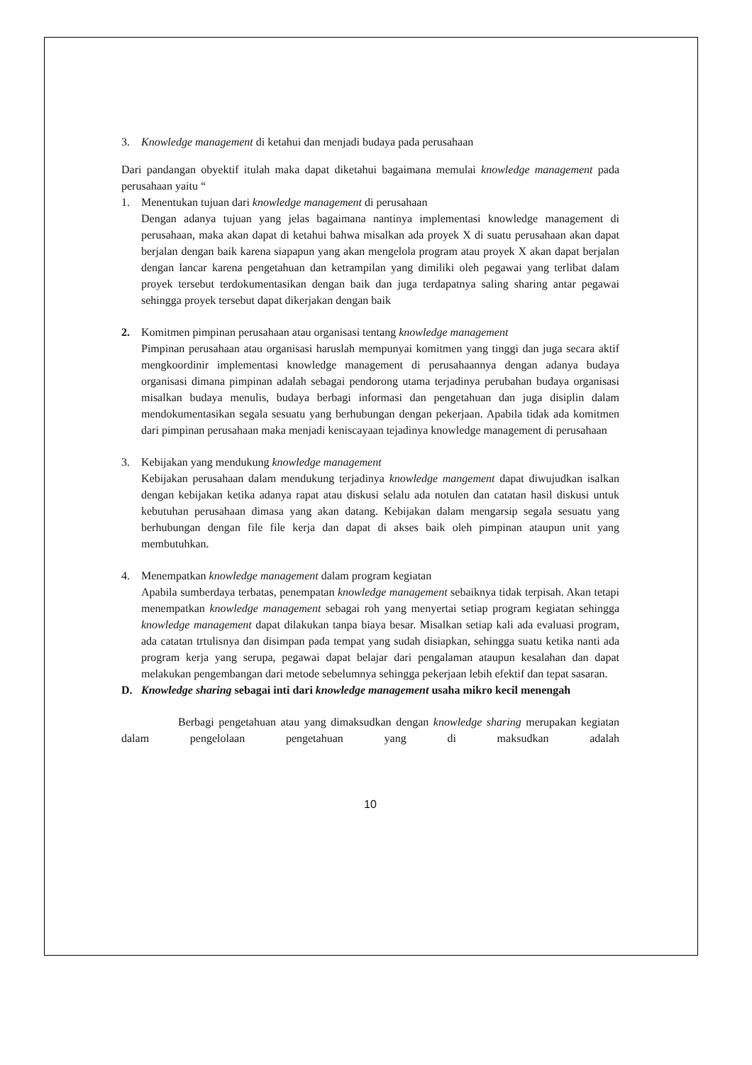3. Knowledge management di ketahui dan menjadi budaya pada perusahaan
Dari pandangan obyektif itulah maka dapat diketahui bagaimana memulai knowledge management pada perusahaan yaitu “
1. Menentukan tujuan dari knowledge management di perusahaan
Dengan adanya tujuan yang jelas bagaimana nantinya implementasi knowledge management di perusahaan, maka akan dapat di ketahui bahwa misalkan ada proyek X di suatu perusahaan akan dapat berjalan dengan baik karena siapapun yang akan mengelola program atau proyek X akan dapat berjalan dengan lancar karena pengetahuan dan ketrampilan yang dimiliki oleh pegawai yang terlibat dalam proyek tersebut terdokumentasikan dengan baik dan juga terdapatnya saling sharing antar pegawai sehingga proyek tersebut dapat dikerjakan dengan baik
2. Komitmen pimpinan perusahaan atau organisasi tentang knowledge management
Pimpinan perusahaan atau organisasi haruslah mempunyai komitmen yang tinggi dan juga secara aktif mengkoordinir implementasi knowledge management di perusahaannya dengan adanya budaya organisasi dimana pimpinan adalah sebagai pendorong utama terjadinya perubahan budaya organisasi misalkan budaya menulis, budaya berbagi informasi dan pengetahuan dan juga disiplin dalam mendokumentasikan segala sesuatu yang berhubungan dengan pekerjaan. Apabila tidak ada komitmen dari pimpinan perusahaan maka menjadi keniscayaan tejadinya knowledge management di perusahaan
3. Kebijakan yang mendukung knowledge management
Kebijakan perusahaan dalam mendukung terjadinya knowledge mangement dapat diwujudkan isalkan dengan kebijakan ketika adanya rapat atau diskusi selalu ada notulen dan catatan hasil diskusi untuk kebutuhan perusahaan dimasa yang akan datang. Kebijakan dalam mengarsip segala sesuatu yang berhubungan dengan file file kerja dan dapat di akses baik oleh pimpinan ataupun unit yang membutuhkan.
4. Menempatkan knowledge management dalam program kegiatan
Apabila sumberdaya terbatas, penempatan knowledge management sebaiknya tidak terpisah. Akan tetapi menempatkan knowledge management sebagai roh yang menyertai setiap program kegiatan sehingga knowledge management dapat dilakukan tanpa biaya besar. Misalkan setiap kali ada evaluasi program, ada catatan trtulisnya dan disimpan pada tempat yang sudah disiapkan, sehingga suatu ketika nanti ada program kerja yang serupa, pegawai dapat belajar dari pengalaman ataupun kesalahan dan dapat melakukan pengembangan dari metode sebelumnya sehingga pekerjaan lebih efektif dan tepat sasaran.
D. Knowledge sharing sebagai inti dari knowledge management usaha mikro kecil menengah
Berbagi pengetahuan atau yang dimaksudkan dengan knowledge sharing merupakan kegiatan dalam pengelolaan pengetahuan yang di maksudkan adalah
10